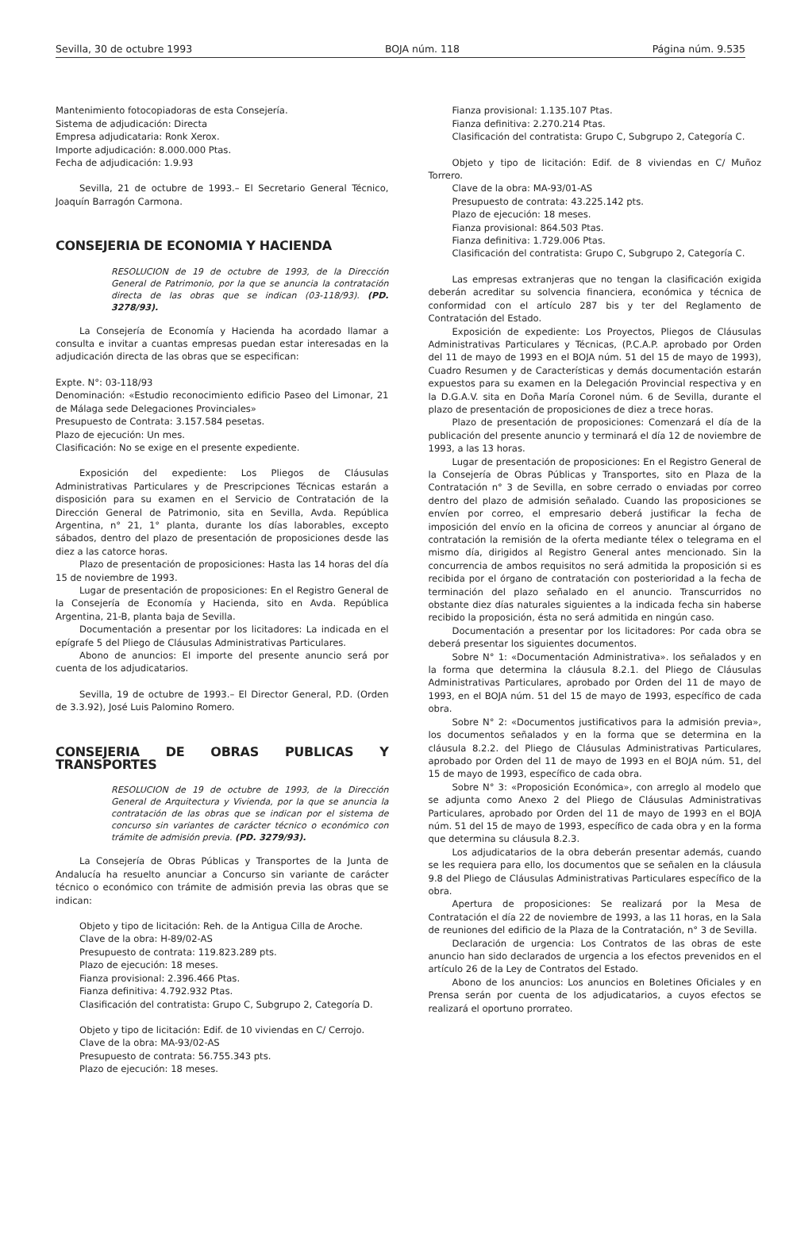Sevilla, 30 de octubre 1993 BOJA núm. 118 Página núm. 9.535
Mantenimiento fotocopiadoras de esta Consejería.
Sistema de adjudicación: Directa
Empresa adjudicataria: Ronk Xerox.
Importe adjudicación: 8.000.000 Ptas.
Fecha de adjudicación: 1.9.93
Sevilla, 21 de octubre de 1993.– El Secretario General Técnico, Joaquín Barragón Carmona.
CONSEJERIA DE ECONOMIA Y HACIENDA
RESOLUCION de 19 de octubre de 1993, de la Dirección General de Patrimonio, por la que se anuncia la contratación directa de las obras que se indican (03-118/93). (PD. 3278/93).
La Consejería de Economía y Hacienda ha acordado llamar a consulta e invitar a cuantas empresas puedan estar interesadas en la adjudicación directa de las obras que se especifican:
Expte. N°: 03-118/93
Denominación: «Estudio reconocimiento edificio Paseo del Limonar, 21 de Málaga sede Delegaciones Provinciales»
Presupuesto de Contrata: 3.157.584 pesetas.
Plazo de ejecución: Un mes.
Clasificación: No se exige en el presente expediente.
Exposición del expediente: Los Pliegos de Cláusulas Administrativas Particulares y de Prescripciones Técnicas estarán a disposición para su examen en el Servicio de Contratación de la Dirección General de Patrimonio, sita en Sevilla, Avda. República Argentina, n° 21, 1° planta, durante los días laborables, excepto sábados, dentro del plazo de presentación de proposiciones desde las diez a las catorce horas.
Plazo de presentación de proposiciones: Hasta las 14 horas del día 15 de noviembre de 1993.
Lugar de presentación de proposiciones: En el Registro General de la Consejería de Economía y Hacienda, sito en Avda. República Argentina, 21-B, planta baja de Sevilla.
Documentación a presentar por los licitadores: La indicada en el epígrafe 5 del Pliego de Cláusulas Administrativas Particulares.
Abono de anuncios: El importe del presente anuncio será por cuenta de los adjudicatarios.
Sevilla, 19 de octubre de 1993.– El Director General, P.D. (Orden de 3.3.92), José Luis Palomino Romero.
CONSEJERIA DE OBRAS PUBLICAS Y TRANSPORTES
RESOLUCION de 19 de octubre de 1993, de la Dirección General de Arquitectura y Vivienda, por la que se anuncia la contratación de las obras que se indican por el sistema de concurso sin variantes de carácter técnico o económico con trámite de admisión previa. (PD. 3279/93).
La Consejería de Obras Públicas y Transportes de la Junta de Andalucía ha resuelto anunciar a Concurso sin variante de carácter técnico o económico con trámite de admisión previa las obras que se indican:
Objeto y tipo de licitación: Reh. de la Antigua Cilla de Aroche.
Clave de la obra: H-89/02-AS
Presupuesto de contrata: 119.823.289 pts.
Plazo de ejecución: 18 meses.
Fianza provisional: 2.396.466 Ptas.
Fianza definitiva: 4.792.932 Ptas.
Clasificación del contratista: Grupo C, Subgrupo 2, Categoría D.
Objeto y tipo de licitación: Edif. de 10 viviendas en C/ Cerrojo.
Clave de la obra: MA-93/02-AS
Presupuesto de contrata: 56.755.343 pts.
Plazo de ejecución: 18 meses.
Fianza provisional: 1.135.107 Ptas.
Fianza definitiva: 2.270.214 Ptas.
Clasificación del contratista: Grupo C, Subgrupo 2, Categoría C.
Objeto y tipo de licitación: Edif. de 8 viviendas en C/ Muñoz Torrero.
Clave de la obra: MA-93/01-AS
Presupuesto de contrata: 43.225.142 pts.
Plazo de ejecución: 18 meses.
Fianza provisional: 864.503 Ptas.
Fianza definitiva: 1.729.006 Ptas.
Clasificación del contratista: Grupo C, Subgrupo 2, Categoría C.
Las empresas extranjeras que no tengan la clasificación exigida deberán acreditar su solvencia financiera, económica y técnica de conformidad con el artículo 287 bis y ter del Reglamento de Contratación del Estado.
Exposición de expediente: Los Proyectos, Pliegos de Cláusulas Administrativas Particulares y Técnicas, (P.C.A.P. aprobado por Orden del 11 de mayo de 1993 en el BOJA núm. 51 del 15 de mayo de 1993), Cuadro Resumen y de Características y demás documentación estarán expuestos para su examen en la Delegación Provincial respectiva y en la D.G.A.V. sita en Doña María Coronel núm. 6 de Sevilla, durante el plazo de presentación de proposiciones de diez a trece horas.
Plazo de presentación de proposiciones: Comenzará el día de la publicación del presente anuncio y terminará el día 12 de noviembre de 1993, a las 13 horas.
Lugar de presentación de proposiciones: En el Registro General de la Consejería de Obras Públicas y Transportes, sito en Plaza de la Contratación n° 3 de Sevilla, en sobre cerrado o enviadas por correo dentro del plazo de admisión señalado. Cuando las proposiciones se envíen por correo, el empresario deberá justificar la fecha de imposición del envío en la oficina de correos y anunciar al órgano de contratación la remisión de la oferta mediante télex o telegrama en el mismo día, dirigidos al Registro General antes mencionado. Sin la concurrencia de ambos requisitos no será admitida la proposición si es recibida por el órgano de contratación con posterioridad a la fecha de terminación del plazo señalado en el anuncio. Transcurridos no obstante diez días naturales siguientes a la indicada fecha sin haberse recibido la proposición, ésta no será admitida en ningún caso.
Documentación a presentar por los licitadores: Por cada obra se deberá presentar los siguientes documentos.
Sobre N° 1: «Documentación Administrativa». los señalados y en la forma que determina la cláusula 8.2.1. del Pliego de Cláusulas Administrativas Particulares, aprobado por Orden del 11 de mayo de 1993, en el BOJA núm. 51 del 15 de mayo de 1993, específico de cada obra.
Sobre N° 2: «Documentos justificativos para la admisión previa», los documentos señalados y en la forma que se determina en la cláusula 8.2.2. del Pliego de Cláusulas Administrativas Particulares, aprobado por Orden del 11 de mayo de 1993 en el BOJA núm. 51, del 15 de mayo de 1993, específico de cada obra.
Sobre N° 3: «Proposición Económica», con arreglo al modelo que se adjunta como Anexo 2 del Pliego de Cláusulas Administrativas Particulares, aprobado por Orden del 11 de mayo de 1993 en el BOJA núm. 51 del 15 de mayo de 1993, específico de cada obra y en la forma que determina su cláusula 8.2.3.
Los adjudicatarios de la obra deberán presentar además, cuando se les requiera para ello, los documentos que se señalen en la cláusula 9.8 del Pliego de Cláusulas Administrativas Particulares específico de la obra.
Apertura de proposiciones: Se realizará por la Mesa de Contratación el día 22 de noviembre de 1993, a las 11 horas, en la Sala de reuniones del edificio de la Plaza de la Contratación, n° 3 de Sevilla.
Declaración de urgencia: Los Contratos de las obras de este anuncio han sido declarados de urgencia a los efectos prevenidos en el artículo 26 de la Ley de Contratos del Estado.
Abono de los anuncios: Los anuncios en Boletines Oficiales y en Prensa serán por cuenta de los adjudicatarios, a cuyos efectos se realizará el oportuno prorrateo.